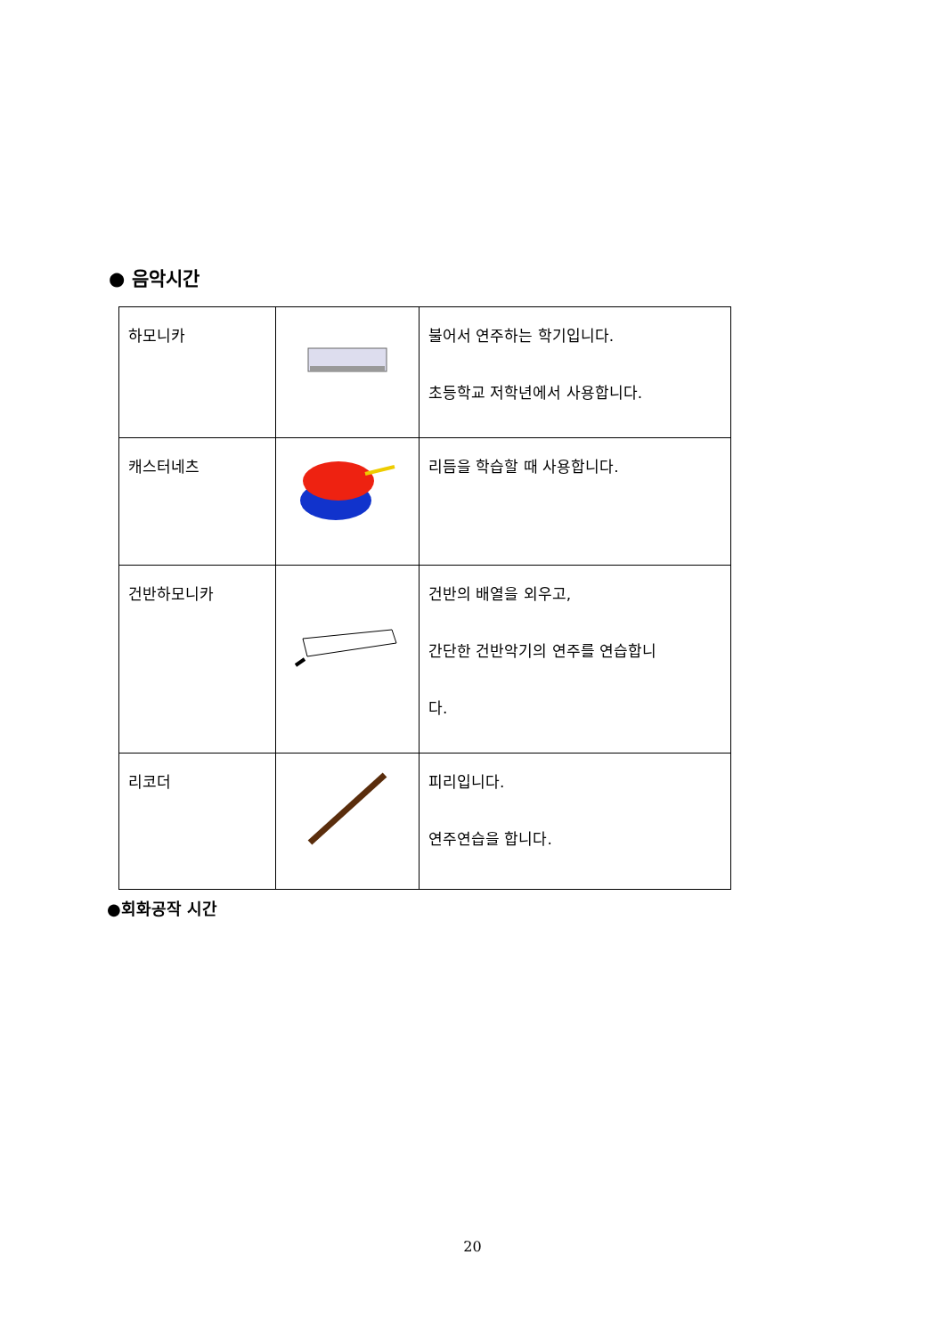● 음악시간
| 하모니카 | | 불어서 연주하는 학기입니다. 초등학교 저학년에서 사용합니다. |
| 캐스터네츠 | | 리듬을 학습할 때 사용합니다. |
| 건반하모니카 | | 건반의 배열을 외우고, 간단한 건반악기의 연주를 연습합니 다. |
| 리코더 | | 피리입니다. 연주연습을 합니다. |
●회화공작 시간
20